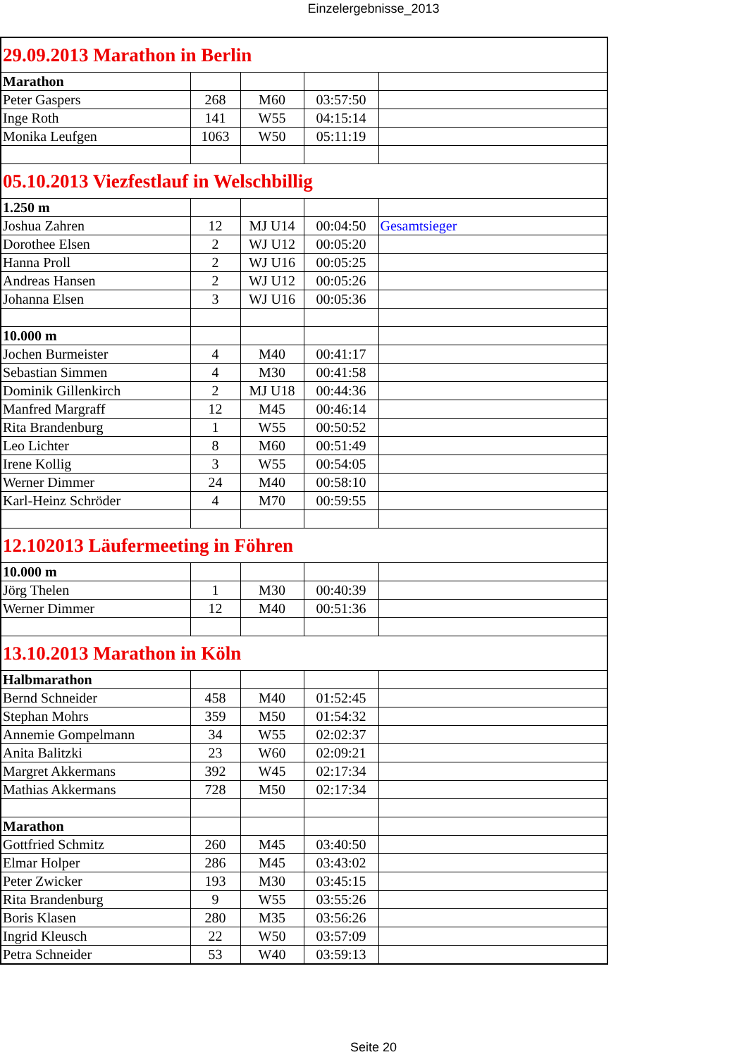Einzelergebnisse_2013
| 29.09.2013 Marathon in Berlin | | | | |
| Marathon | | | | |
| Peter Gaspers | 268 | M60 | 03:57:50 | |
| Inge Roth | 141 | W55 | 04:15:14 | |
| Monika Leufgen | 1063 | W50 | 05:11:19 | |
| 05.10.2013 Viezfestlauf in Welschbillig | | | | |
| 1.250 m | | | | |
| Joshua Zahren | 12 | MJ U14 | 00:04:50 | Gesamtsieger |
| Dorothee Elsen | 2 | WJ U12 | 00:05:20 | |
| Hanna Proll | 2 | WJ U16 | 00:05:25 | |
| Andreas Hansen | 2 | WJ U12 | 00:05:26 | |
| Johanna Elsen | 3 | WJ U16 | 00:05:36 | |
| 10.000 m | | | | |
| Jochen Burmeister | 4 | M40 | 00:41:17 | |
| Sebastian Simmen | 4 | M30 | 00:41:58 | |
| Dominik Gillenkirch | 2 | MJ U18 | 00:44:36 | |
| Manfred Margraff | 12 | M45 | 00:46:14 | |
| Rita Brandenburg | 1 | W55 | 00:50:52 | |
| Leo Lichter | 8 | M60 | 00:51:49 | |
| Irene Kollig | 3 | W55 | 00:54:05 | |
| Werner Dimmer | 24 | M40 | 00:58:10 | |
| Karl-Heinz Schröder | 4 | M70 | 00:59:55 | |
| 12.102013 Läufermeeting in Föhren | | | | |
| 10.000 m | | | | |
| Jörg Thelen | 1 | M30 | 00:40:39 | |
| Werner Dimmer | 12 | M40 | 00:51:36 | |
| 13.10.2013 Marathon in Köln | | | | |
| Halbmarathon | | | | |
| Bernd Schneider | 458 | M40 | 01:52:45 | |
| Stephan Mohrs | 359 | M50 | 01:54:32 | |
| Annemie Gompelmann | 34 | W55 | 02:02:37 | |
| Anita Balitzki | 23 | W60 | 02:09:21 | |
| Margret Akkermans | 392 | W45 | 02:17:34 | |
| Mathias Akkermans | 728 | M50 | 02:17:34 | |
| Marathon | | | | |
| Gottfried Schmitz | 260 | M45 | 03:40:50 | |
| Elmar Holper | 286 | M45 | 03:43:02 | |
| Peter Zwicker | 193 | M30 | 03:45:15 | |
| Rita Brandenburg | 9 | W55 | 03:55:26 | |
| Boris Klasen | 280 | M35 | 03:56:26 | |
| Ingrid Kleusch | 22 | W50 | 03:57:09 | |
| Petra Schneider | 53 | W40 | 03:59:13 | |
Seite 20